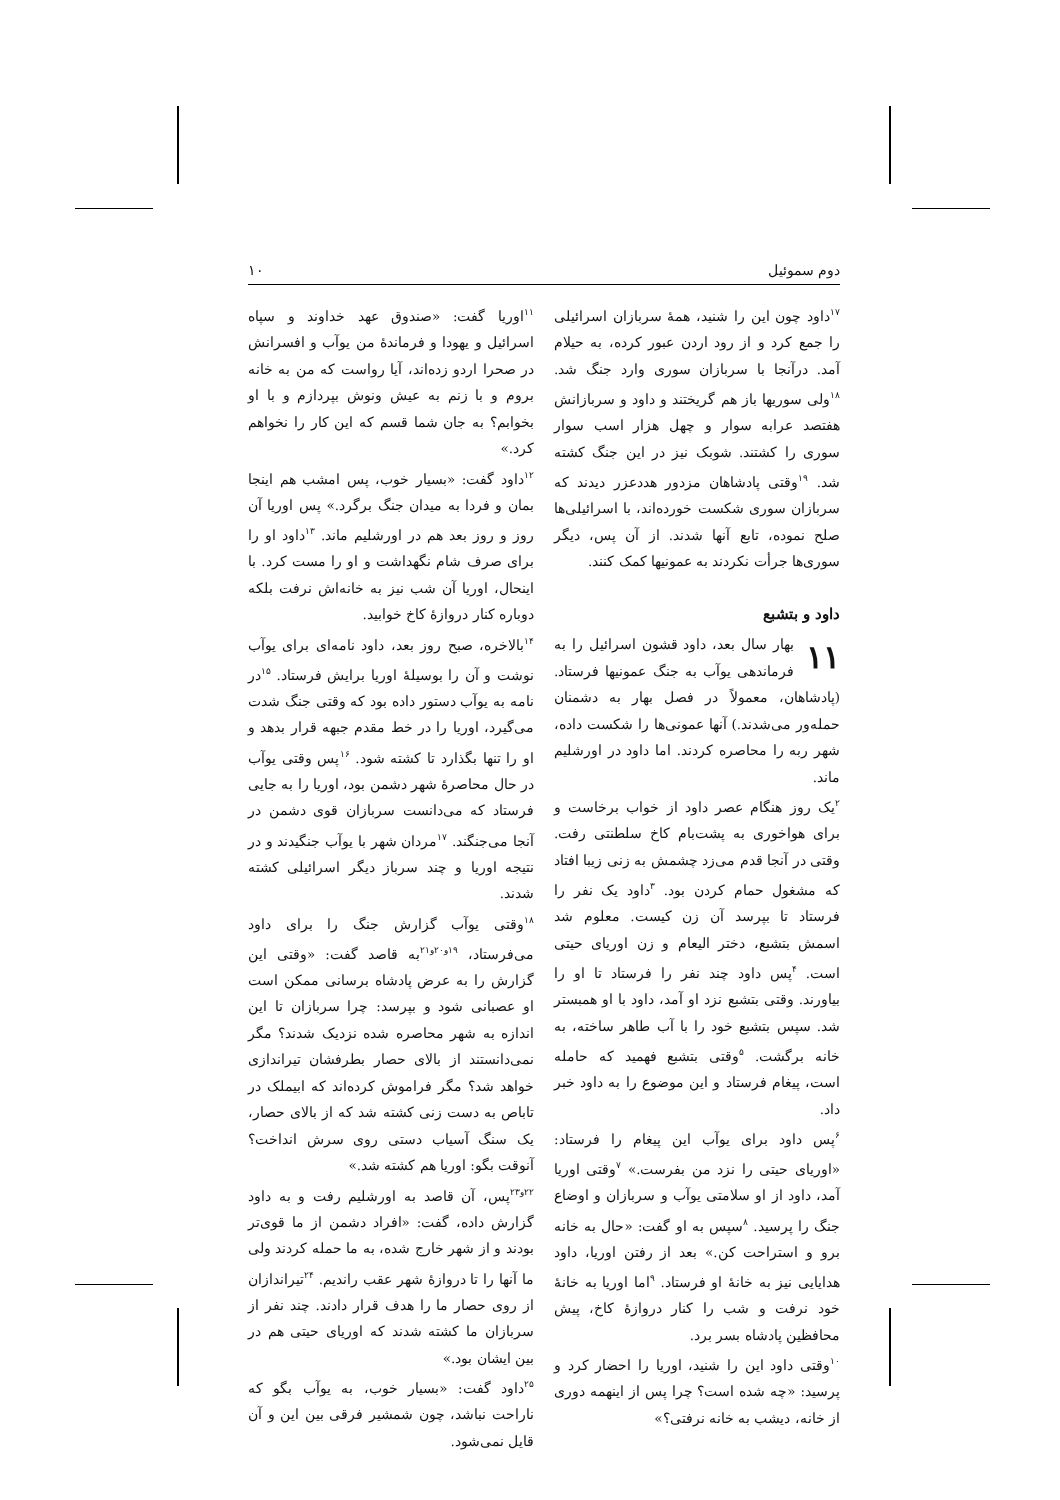دوم سموئیل ۱۰
<sup>۱۷</sup> داود چون این را شنید، همهٔ سربازان اسرائیلی را جمع کرد و از رود اردن عبور کرده، به حیلام آمد. درآنجا با سربازان سوری وارد جنگ شد. <sup>۱۸</sup>ولی سوریها باز هم گریختند و داود و سربازانش هفتصد عرابه سوار و چهل هزار اسب سوار سوری را کشتند. شوبک نیز در این جنگ کشته شد. <sup>۱۹</sup>وقتی پادشاهان مزدور هددعزر دیدند که سربازان سوری شکست خورده‌اند، با اسرائیلی‌ها صلح نموده، تابع آنها شدند. از آن پس، دیگر سوری‌ها جرأت نکردند به عمونیها کمک کنند.
داود و بتشبع
۱۱ بهار سال بعد، داود قشون اسرائیل را به فرماندهی یوآب به جنگ عمونیها فرستاد. (پادشاهان، معمولاً در فصل بهار به دشمنان حمله‌ور می‌شدند.) آنها عمونی‌ها را شکست داده، شهر ربه را محاصره کردند. اما داود در اورشلیم ماند.
<sup>۲</sup> یک روز هنگام عصر داود از خواب برخاست و برای هواخوری به پشت‌بام کاخ سلطنتی رفت. وقتی در آنجا قدم می‌زد چشمش به زنی زیبا افتاد که مشغول حمام کردن بود. <sup>۳</sup>داود یک نفر را فرستاد تا بپرسد آن زن کیست. معلوم شد اسمش بتشبع، دختر الیعام و زن اوریای حیتی است. <sup>۴</sup>پس داود چند نفر را فرستاد تا او را بیاورند. وقتی بتشبع نزد او آمد، داود با او همبستر شد. سپس بتشبع خود را با آب طاهر ساخته، به خانه برگشت. <sup>۵</sup>وقتی بتشبع فهمید که حامله است، پیغام فرستاد و این موضوع را به داود خبر داد.
<sup>۶</sup> پس داود برای یوآب این پیغام را فرستاد: «اوریای حیتی را نزد من بفرست.» <sup>۷</sup>وقتی اوریا آمد، داود از او سلامتی یوآب و سربازان و اوضاع جنگ را پرسید. <sup>۸</sup>سپس به او گفت: «حال به خانه برو و استراحت کن.» بعد از رفتن اوریا، داود هدایایی نیز به خانهٔ او فرستاد. <sup>۹</sup>اما اوریا به خانهٔ خود نرفت و شب را کنار دروازهٔ کاخ، پیش محافظین پادشاه بسر برد.
<sup>۱۰</sup> وقتی داود این را شنید، اوریا را احضار کرد و پرسید: «چه شده است؟ چرا پس از اینهمه دوری از خانه، دیشب به خانه نرفتی؟»
<sup>۱۱</sup> اوریا گفت: «صندوق عهد خداوند و سپاه اسرائیل و یهودا و فرماندهٔ من یوآب و افسرانش در صحرا اردو زده‌اند، آیا رواست که من به خانه بروم و با زنم به عیش ونوش بپردازم و با او بخوابم؟ به جان شما قسم که این کار را نخواهم کرد.»
<sup>۱۲</sup> داود گفت: «بسیار خوب، پس امشب هم اینجا بمان و فردا به میدان جنگ برگرد.» پس اوریا آن روز و روز بعد هم در اورشلیم ماند. <sup>۱۳</sup>داود او را برای صرف شام نگهداشت و او را مست کرد. با اینحال، اوریا آن شب نیز به خانه‌اش نرفت بلکه دوباره کنار دروازهٔ کاخ خوابید.
<sup>۱۴</sup> بالاخره، صبح روز بعد، داود نامه‌ای برای یوآب نوشت و آن را بوسیلهٔ اوریا برایش فرستاد. <sup>۱۵</sup>در نامه به یوآب دستور داده بود که وقتی جنگ شدت می‌گیرد، اوریا را در خط مقدم جبهه قرار بدهد و او را تنها بگذارد تا کشته شود. <sup>۱۶</sup>پس وقتی یوآب در حال محاصرهٔ شهر دشمن بود، اوریا را به جایی فرستاد که می‌دانست سربازان قوی دشمن در آنجا می‌جنگند. <sup>۱۷</sup>مردان شهر با یوآب جنگیدند و در نتیجه اوریا و چند سرباز دیگر اسرائیلی کشته شدند.
<sup>۱۸</sup> وقتی یوآب گزارش جنگ را برای داود می‌فرستاد، <sup>۱۹و۲۰و۲۱</sup>به قاصد گفت: «وقتی این گزارش را به عرض پادشاه برسانی ممکن است او عصبانی شود و بپرسد: چرا سربازان تا این اندازه به شهر محاصره شده نزدیک شدند؟ مگر نمی‌دانستند از بالای حصار بطرفشان تیراندازی خواهد شد؟ مگر فراموش کرده‌اند که ابیملک در تاباص به دست زنی کشته شد که از بالای حصار، یک سنگ آسیاب دستی روی سرش انداخت؟ آنوقت بگو: اوریا هم کشته شد.»
<sup>۲۲و۲۳</sup>پس، آن قاصد به اورشلیم رفت و به داود گزارش داده، گفت: «افراد دشمن از ما قوی‌تر بودند و از شهر خارج شده، به ما حمله کردند ولی ما آنها را تا دروازهٔ شهر عقب راندیم. <sup>۲۴</sup>تیراندازان از روی حصار ما را هدف قرار دادند. چند نفر از سربازان ما کشته شدند که اوریای حیتی هم در بین ایشان بود.»
<sup>۲۵</sup> داود گفت: «بسیار خوب، به یوآب بگو که ناراحت نباشد، چون شمشیر فرقی بین این و آن قایل نمی‌شود.